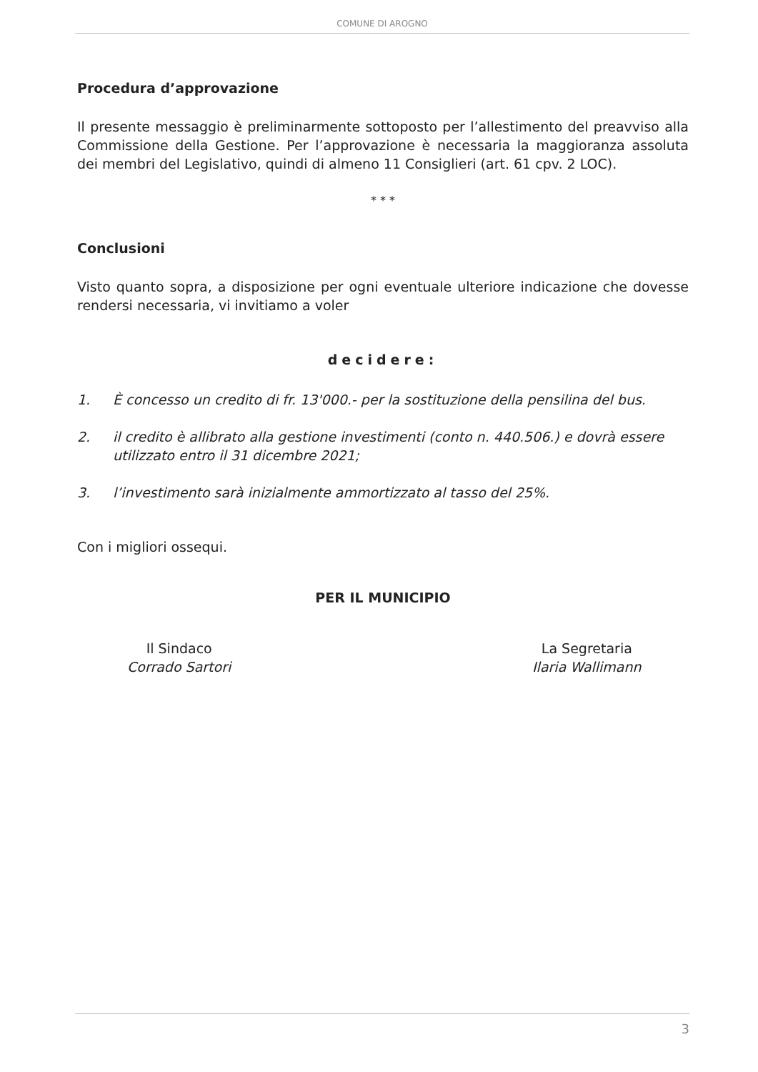COMUNE DI AROGNO
Procedura d’approvazione
Il presente messaggio è preliminarmente sottoposto per l’allestimento del preavviso alla Commissione della Gestione. Per l’approvazione è necessaria la maggioranza assoluta dei membri del Legislativo, quindi di almeno 11 Consiglieri (art. 61 cpv. 2 LOC).
* * *
Conclusioni
Visto quanto sopra, a disposizione per ogni eventuale ulteriore indicazione che dovesse rendersi necessaria, vi invitiamo a voler
decidere:
1. È concesso un credito di fr. 13'000.- per la sostituzione della pensilina del bus.
2. il credito è allibrato alla gestione investimenti (conto n. 440.506.) e dovrà essere utilizzato entro il 31 dicembre 2021;
3. l’investimento sarà inizialmente ammortizzato al tasso del 25%.
Con i migliori ossequi.
PER IL MUNICIPIO
Il Sindaco
Corrado Sartori
La Segretaria
Ilaria Wallimann
3